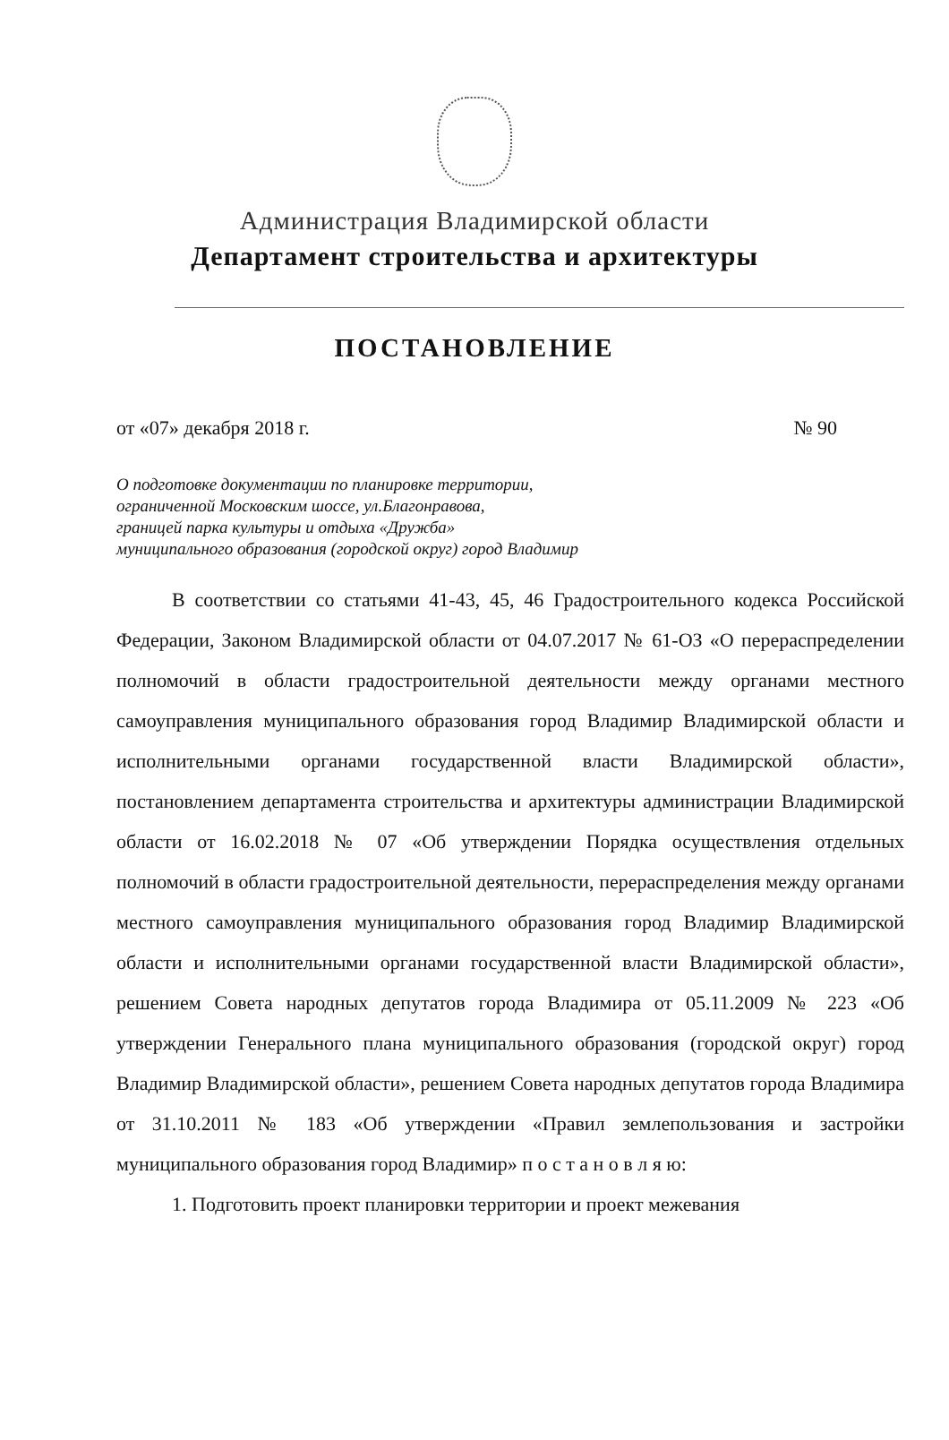Администрация Владимирской области
Департамент строительства и архитектуры
ПОСТАНОВЛЕНИЕ
от «07» декабря 2018 г. № 90
О подготовке документации по планировке территории,
ограниченной Московским шоссе, ул.Благонравова,
границей парка культуры и отдыха «Дружба»
муниципального образования (городской округ) город Владимир
В соответствии со статьями 41-43, 45, 46 Градостроительного кодекса Российской Федерации, Законом Владимирской области от 04.07.2017 № 61-ОЗ «О перераспределении полномочий в области градостроительной деятельности между органами местного самоуправления муниципального образования город Владимир Владимирской области и исполнительными органами государственной власти Владимирской области», постановлением департамента строительства и архитектуры администрации Владимирской области от 16.02.2018 № 07 «Об утверждении Порядка осуществления отдельных полномочий в области градостроительной деятельности, перераспределения между органами местного самоуправления муниципального образования город Владимир Владимирской области и исполнительными органами государственной власти Владимирской области», решением Совета народных депутатов города Владимира от 05.11.2009 № 223 «Об утверждении Генерального плана муниципального образования (городской округ) город Владимир Владимирской области», решением Совета народных депутатов города Владимира от 31.10.2011 № 183 «Об утверждении «Правил землепользования и застройки муниципального образования город Владимир» п о с т а н о в л я ю:
1. Подготовить проект планировки территории и проект межевания